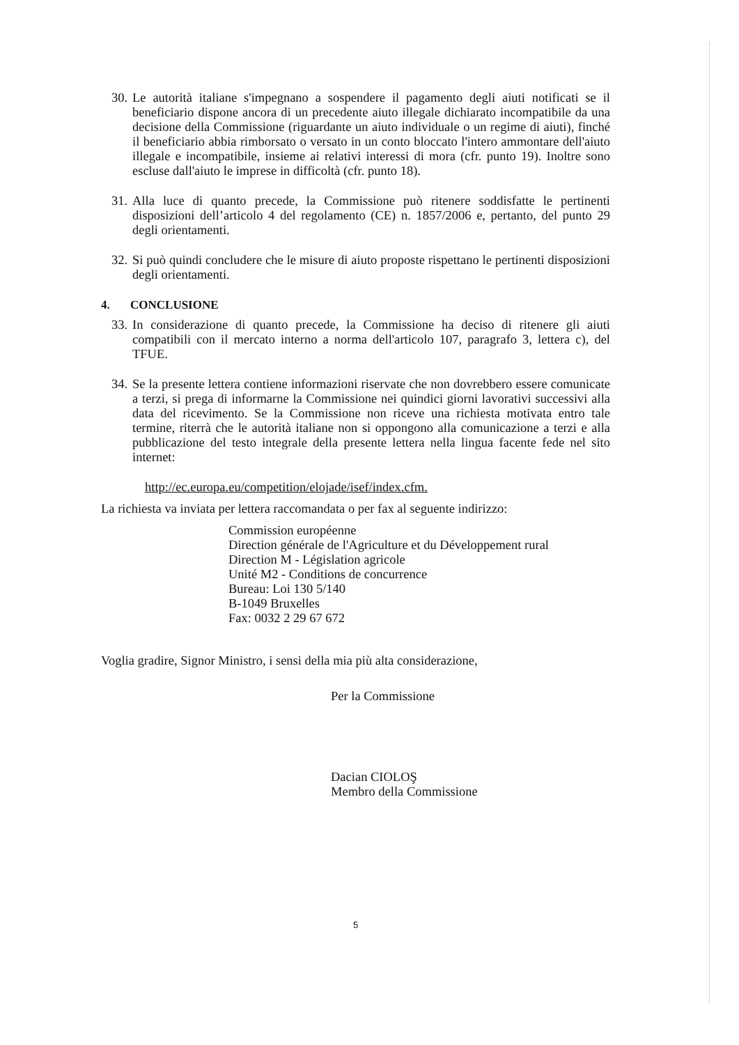30.
Le autorità italiane s'impegnano a sospendere il pagamento degli aiuti notificati se il beneficiario dispone ancora di un precedente aiuto illegale dichiarato incompatibile da una decisione della Commissione (riguardante un aiuto individuale o un regime di aiuti), finché il beneficiario abbia rimborsato o versato in un conto bloccato l'intero ammontare dell'aiuto illegale e incompatibile, insieme ai relativi interessi di mora (cfr. punto 19). Inoltre sono escluse dall'aiuto le imprese in difficoltà (cfr. punto 18).
31.
Alla luce di quanto precede, la Commissione può ritenere soddisfatte le pertinenti disposizioni dell’articolo 4 del regolamento (CE) n. 1857/2006 e, pertanto, del punto 29 degli orientamenti.
32.
Si può quindi concludere che le misure di aiuto proposte rispettano le pertinenti disposizioni degli orientamenti.
4. CONCLUSIONE
33.
In considerazione di quanto precede, la Commissione ha deciso di ritenere gli aiuti compatibili con il mercato interno a norma dell'articolo 107, paragrafo 3, lettera c), del TFUE.
34.
Se la presente lettera contiene informazioni riservate che non dovrebbero essere comunicate a terzi, si prega di informarne la Commissione nei quindici giorni lavorativi successivi alla data del ricevimento. Se la Commissione non riceve una richiesta motivata entro tale termine, riterrà che le autorità italiane non si oppongono alla comunicazione a terzi e alla pubblicazione del testo integrale della presente lettera nella lingua facente fede nel sito internet:
http://ec.europa.eu/competition/elojade/isef/index.cfm.
La richiesta va inviata per lettera raccomandata o per fax al seguente indirizzo:
Commission européenne
Direction générale de l'Agriculture et du Développement rural
Direction M - Législation agricole
Unité M2 - Conditions de concurrence
Bureau: Loi 130 5/140
B-1049 Bruxelles
Fax: 0032 2 29 67 672
Voglia gradire, Signor Ministro, i sensi della mia più alta considerazione,
Per la Commissione
Dacian CIOLOŞ
Membro della Commissione
5